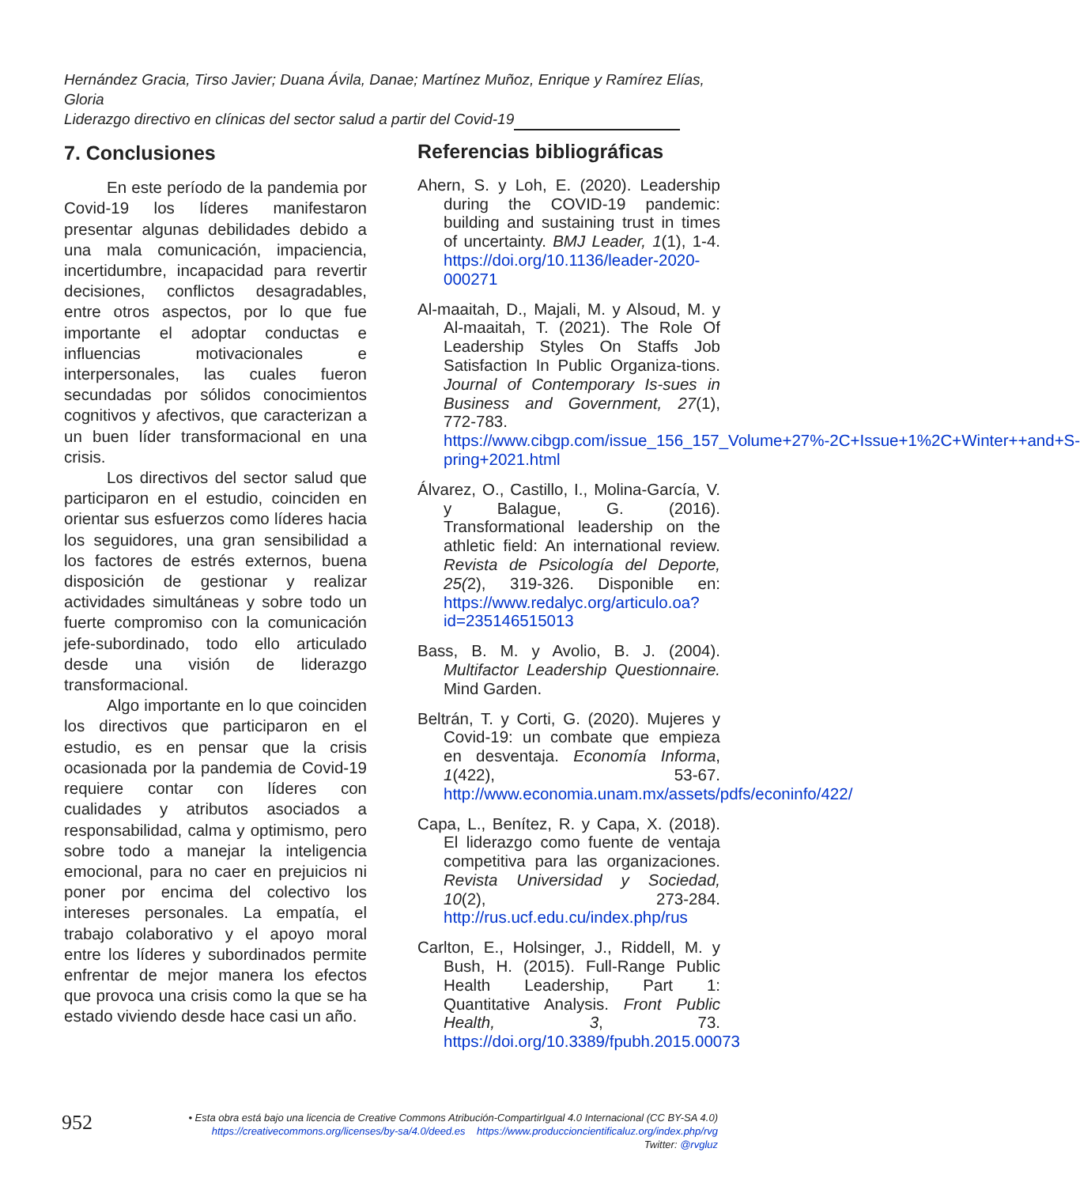Hernández Gracia, Tirso Javier; Duana Ávila, Danae; Martínez Muñoz, Enrique y Ramírez Elías, Gloria
Liderazgo directivo en clínicas del sector salud a partir del Covid-19
7. Conclusiones
En este período de la pandemia por Covid-19 los líderes manifestaron presentar algunas debilidades debido a una mala comunicación, impaciencia, incertidumbre, incapacidad para revertir decisiones, conflictos desagradables, entre otros aspectos, por lo que fue importante el adoptar conductas e influencias motivacionales e interpersonales, las cuales fueron secundadas por sólidos conocimientos cognitivos y afectivos, que caracterizan a un buen líder transformacional en una crisis.
Los directivos del sector salud que participaron en el estudio, coinciden en orientar sus esfuerzos como líderes hacia los seguidores, una gran sensibilidad a los factores de estrés externos, buena disposición de gestionar y realizar actividades simultáneas y sobre todo un fuerte compromiso con la comunicación jefe-subordinado, todo ello articulado desde una visión de liderazgo transformacional.
Algo importante en lo que coinciden los directivos que participaron en el estudio, es en pensar que la crisis ocasionada por la pandemia de Covid-19 requiere contar con líderes con cualidades y atributos asociados a responsabilidad, calma y optimismo, pero sobre todo a manejar la inteligencia emocional, para no caer en prejuicios ni poner por encima del colectivo los intereses personales. La empatía, el trabajo colaborativo y el apoyo moral entre los líderes y subordinados permite enfrentar de mejor manera los efectos que provoca una crisis como la que se ha estado viviendo desde hace casi un año.
Referencias bibliográficas
Ahern, S. y Loh, E. (2020). Leadership during the COVID-19 pandemic: building and sustaining trust in times of uncertainty. BMJ Leader, 1(1), 1-4. https://doi.org/10.1136/leader-2020-000271
Al-maaitah, D., Majali, M. y Alsoud, M. y Al-maaitah, T. (2021). The Role Of Leadership Styles On Staffs Job Satisfaction In Public Organiza-tions. Journal of Contemporary Is-sues in Business and Government, 27(1), 772-783. https://www.cibgp.com/issue_156_157_Volume+27%-2C+Issue+1%2C+Winter++and+S-pring+2021.html
Álvarez, O., Castillo, I., Molina-García, V. y Balague, G. (2016). Transformational leadership on the athletic field: An international review. Revista de Psicología del Deporte, 25(2), 319-326. Disponible en: https://www.redalyc.org/articulo.oa?id=235146515013
Bass, B. M. y Avolio, B. J. (2004). Multifactor Leadership Questionnaire. Mind Garden.
Beltrán, T. y Corti, G. (2020). Mujeres y Covid-19: un combate que empieza en desventaja. Economía Informa, 1(422), 53-67. http://www.economia.unam.mx/assets/pdfs/econinfo/422/
Capa, L., Benítez, R. y Capa, X. (2018). El liderazgo como fuente de ventaja competitiva para las organizaciones. Revista Universidad y Sociedad, 10(2), 273-284. http://rus.ucf.edu.cu/index.php/rus
Carlton, E., Holsinger, J., Riddell, M. y Bush, H. (2015). Full-Range Public Health Leadership, Part 1: Quantitative Analysis. Front Public Health, 3, 73. https://doi.org/10.3389/fpubh.2015.00073
952
• Esta obra está bajo una licencia de Creative Commons Atribución-CompartirIgual 4.0 Internacional (CC BY-SA 4.0)
https://creativecommons.org/licenses/by-sa/4.0/deed.es https://www.produccioncientificaluz.org/index.php/rvg
Twitter: @rvgluz